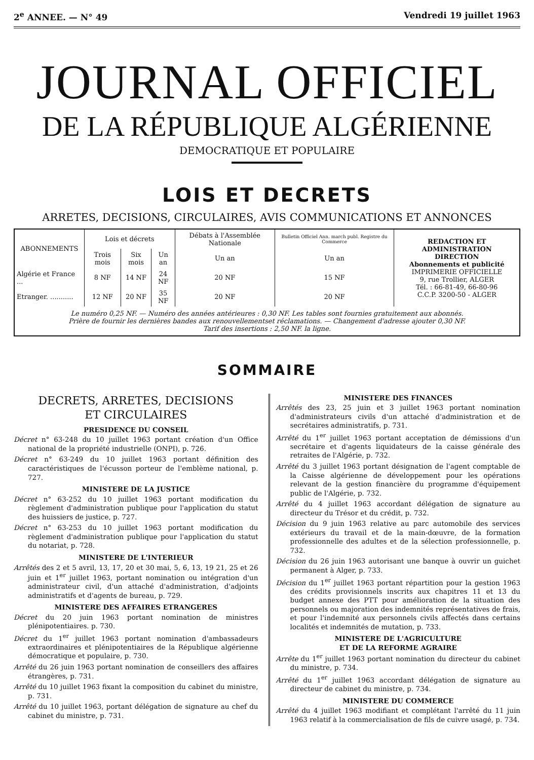2<sup>e</sup> ANNEE. — N° 49 Vendredi 19 juillet 1963
JOURNAL OFFICIEL
DE LA RÉPUBLIQUE ALGÉRIENNE
DEMOCRATIQUE ET POPULAIRE
LOIS ET DECRETS
ARRETES, DECISIONS, CIRCULAIRES, AVIS COMMUNICATIONS ET ANNONCES
| ABONNEMENTS | Lois et décrets | | | Débats à l'Assemblée Nationale | Bulletin Officiel Ann. march publ. Registre du Commerce | REDACTION ET ADMINISTRATION DIRECTION Abonnements et publicité IMPRIMERIE OFFICIELLE 9, rue Trollier, ALGER Tél. : 66-81-49, 66-80-96 C.C.P. 3200-50 - ALGER |
| | Trois mois | Six mois | Un an | Un an | Un an | |
| Algérie et France ... | 8 NF | 14 NF | 24 NF | 20 NF | 15 NF | |
| Etranger. ........... | 12 NF | 20 NF | 35 NF | 20 NF | 20 NF | |
| Le numéro 0,25 NF. — Numéro des années antérieures : 0,30 NF. Les tables sont fournies gratuitement aux abonnés. Prière de fournir les dernières bandes aux renouvellementset réclamations. — Changement d'adresse ajouter 0,30 NF. Tarif des insertions : 2,50 NF. la ligne. | | | | | | |
SOMMAIRE
DECRETS, ARRETES, DECISIONS
ET CIRCULAIRES
PRESIDENCE DU CONSEIL
Décret n° 63-248 du 10 juillet 1963 portant création d'un Office national de la propriété industrielle (ONPI), p. 726.
Décret n° 63-249 du 10 juillet 1963 portant définition des caractéristiques de l'écusson porteur de l'emblème national, p. 727.
MINISTERE DE LA JUSTICE
Décret n° 63-252 du 10 juillet 1963 portant modification du règlement d'administration publique pour l'application du statut des huissiers de justice, p. 727.
Décret n° 63-253 du 10 juillet 1963 portant modification du règlement d'administration publique pour l'application du statut du notariat, p. 728.
MINISTERE DE L'INTERIEUR
Arrêtés des 2 et 5 avril, 13, 17, 20 et 30 mai, 5, 6, 13, 19 21, 25 et 26 juin et 1<sup>er</sup> juillet 1963, portant nomination ou intégration d'un administrateur civil, d'un attaché d'administration, d'adjoints administratifs et d'agents de bureau, p. 729.
MINISTERE DES AFFAIRES ETRANGERES
Décret du 20 juin 1963 portant nomination de ministres plénipotentiaires. p. 730.
Décret du 1<sup>er</sup> juillet 1963 portant nomination d'ambassadeurs extraordinaires et plénipotentiaires de la République algérienne démocratique et populaire, p. 730.
Arrêté du 26 juin 1963 portant nomination de conseillers des affaires étrangères, p. 731.
Arrêté du 10 juillet 1963 fixant la composition du cabinet du ministre, p. 731.
Arrêté du 10 juillet 1963, portant délégation de signature au chef du cabinet du ministre, p. 731.
MINISTERE DES FINANCES
Arrêtés des 23, 25 juin et 3 juillet 1963 portant nomination d'administrateurs civils d'un attaché d'administration et de secrétaires administratifs, p. 731.
Arrêté du 1<sup>er</sup> juillet 1963 portant acceptation de démissions d'un secrétaire et d'agents liquidateurs de la caisse générale des retraites de l'Algérie, p. 732.
Arrêté du 3 juillet 1963 portant désignation de l'agent comptable de la Caisse algérienne de développement pour les opérations relevant de la gestion financière du programme d'équipement public de l'Algérie, p. 732.
Arrêté du 4 juillet 1963 accordant délégation de signature au directeur du Trésor et du crédit, p. 732.
Décision du 9 juin 1963 relative au parc automobile des services extérieurs du travail et de la main-dœuvre, de la formation professionnelle des adultes et de la sélection professionnelle, p. 732.
Décision du 26 juin 1963 autorisant une banque à ouvrir un guichet permanent à Alger, p. 733.
Décision du 1<sup>er</sup> juillet 1963 portant répartition pour la gestion 1963 des crédits provisionnels inscrits aux chapitres 11 et 13 du budget annexe des PTT pour amélioration de la situation des personnels ou majoration des indemnités représentatives de frais, et pour l'indemnité aux personnels civils affectés dans certains localités et indemnités de mutation, p. 733.
MINISTERE DE L'AGRICULTURE
ET DE LA REFORME AGRAIRE
Arrête du 1<sup>er</sup> juillet 1963 portant nomination du directeur du cabinet du ministre, p. 734.
Arrêté du 1<sup>er</sup> juillet 1963 accordant délégation de signature au directeur de cabinet du ministre, p. 734.
MINISTERE DU COMMERCE
Arrêté du 4 juillet 1963 modifiant et complétant l'arrêté du 11 juin 1963 relatif à la commercialisation de fils de cuivre usagé, p. 734.